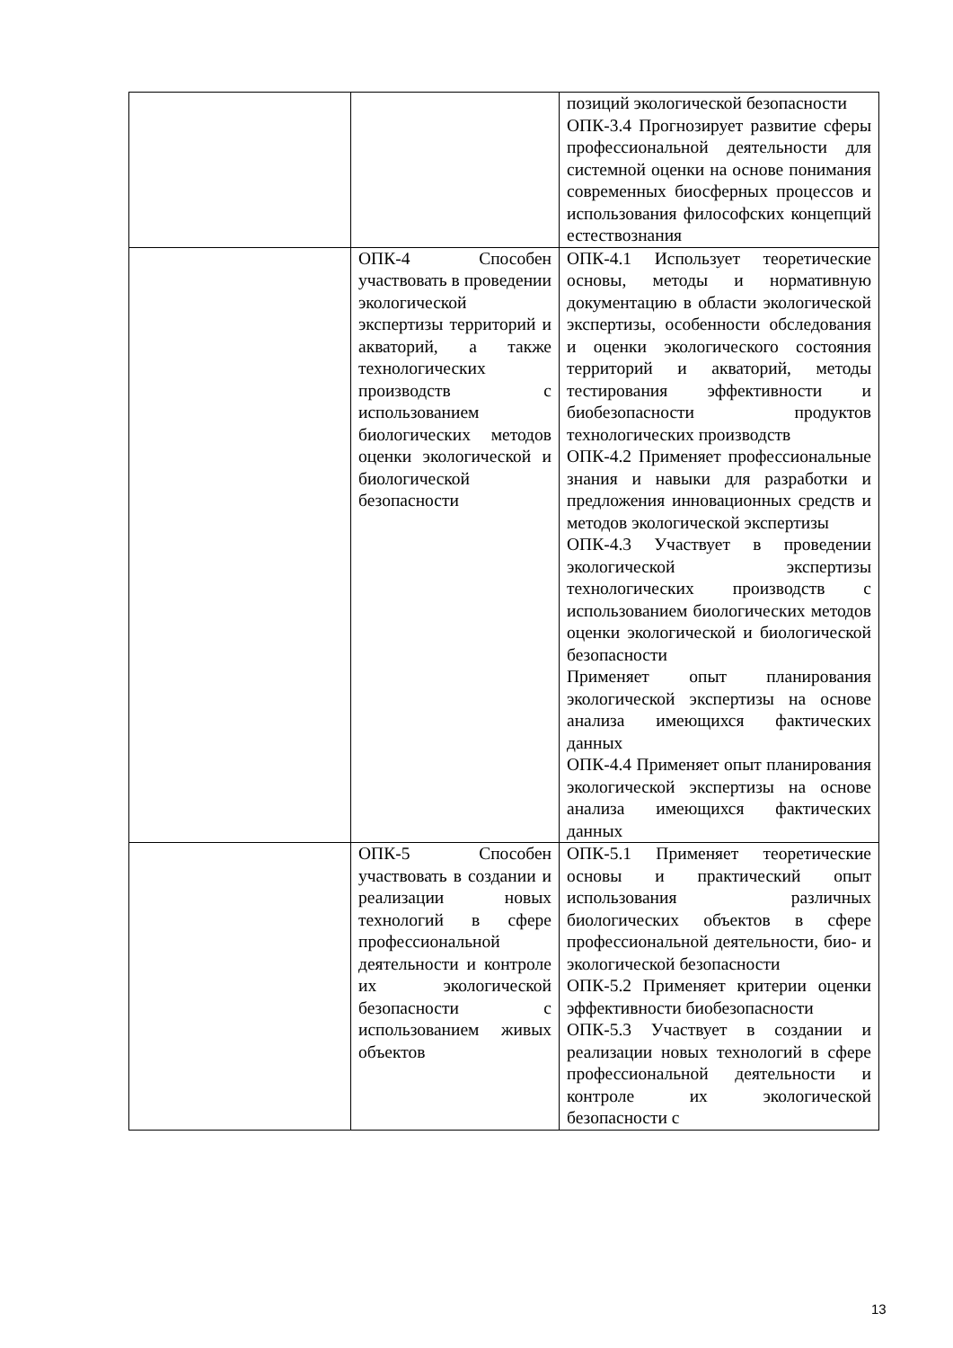| | | позиций экологической безопасности ОПК-3.4 Прогнозирует развитие сферы профессиональной деятельности для системной оценки на основе понимания современных биосферных процессов и использования философских концепций естествознания |
| | ОПК-4 Способен участвовать в проведении экологической экспертизы территорий и акваторий, а также технологических производств с использованием биологических методов оценки экологической и биологической безопасности | ОПК-4.1 Использует теоретические основы, методы и нормативную документацию в области экологической экспертизы, особенности обследования и оценки экологического состояния территорий и акваторий, методы тестирования эффективности и биобезопасности продуктов технологических производств ОПК-4.2 Применяет профессиональные знания и навыки для разработки и предложения инновационных средств и методов экологической экспертизы ОПК-4.3 Участвует в проведении экологической экспертизы технологических производств с использованием биологических методов оценки экологической и биологической безопасности Применяет опыт планирования экологической экспертизы на основе анализа имеющихся фактических данных ОПК-4.4 Применяет опыт планирования экологической экспертизы на основе анализа имеющихся фактических данных |
| | ОПК-5 Способен участвовать в создании и реализации новых технологий в сфере профессиональной деятельности и контроле их экологической безопасности с использованием живых объектов | ОПК-5.1 Применяет теоретические основы и практический опыт использования различных биологических объектов в сфере профессиональной деятельности, био- и экологической безопасности ОПК-5.2 Применяет критерии оценки эффективности биобезопасности ОПК-5.3 Участвует в создании и реализации новых технологий в сфере профессиональной деятельности и контроле их экологической безопасности с |
13